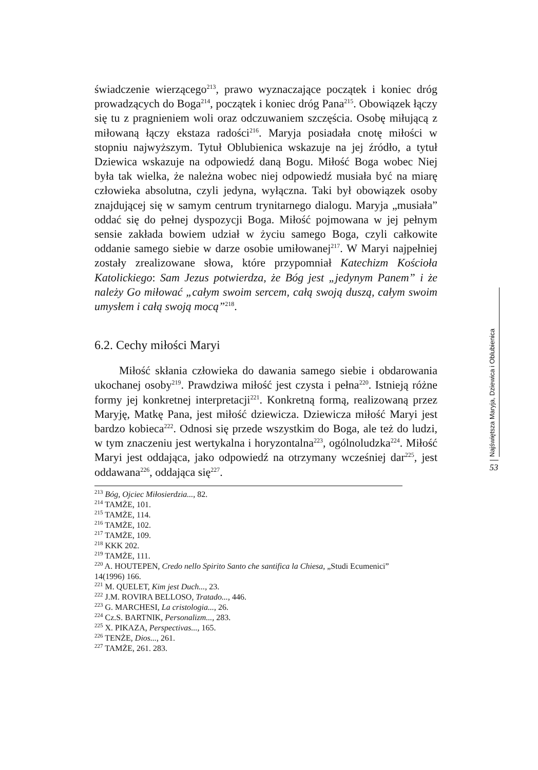świadczenie wierzącego<sup>213</sup>, prawo wyznaczające początek i koniec dróg prowadzących do Boga<sup>214</sup>, początek i koniec dróg Pana<sup>215</sup>. Obowiązek łączy się tu z pragnieniem woli oraz odczuwaniem szczęścia. Osobę miłującą z miłowaną łączy ekstaza radości<sup>216</sup>. Maryja posiadała cnotę miłości w stopniu najwyższym. Tytuł Oblubienica wskazuje na jej źródło, a tytuł Dziewica wskazuje na odpowiedź daną Bogu. Miłość Boga wobec Niej była tak wielka, że należna wobec niej odpowiedź musiała być na miarę człowieka absolutna, czyli jedyna, wyłączna. Taki był obowiązek osoby znajdującej się w samym centrum trynitarnego dialogu. Maryja „musiała” oddać się do pełnej dyspozycji Boga. Miłość pojmowana w jej pełnym sensie zakłada bowiem udział w życiu samego Boga, czyli całkowite oddanie samego siebie w darze osobie umiłowanej<sup>217</sup>. W Maryi najpełniej zostały zrealizowane słowa, które przypomniał Katechizm Kościoła Katolickiego: Sam Jezus potwierdza, że Bóg jest „jedynym Panem” i że należy Go miłować „całym swoim sercem, całą swoją duszą, całym swoim umysłem i całą swoją mocą”<sup>218</sup>.
6.2. Cechy miłości Maryi
Miłość skłania człowieka do dawania samego siebie i obdarowania ukochanej osoby<sup>219</sup>. Prawdziwa miłość jest czysta i pełna<sup>220</sup>. Istnieją różne formy jej konkretnej interpretacji<sup>221</sup>. Konkretną formą, realizowaną przez Maryję, Matkę Pana, jest miłość dziewicza. Dziewicza miłość Maryi jest bardzo kobieca<sup>222</sup>. Odnosi się przede wszystkim do Boga, ale też do ludzi, w tym znaczeniu jest wertykalna i horyzontalna<sup>223</sup>, ogólnoludzka<sup>224</sup>. Miłość Maryi jest oddająca, jako odpowiedź na otrzymany wcześniej dar<sup>225</sup>, jest oddawana<sup>226</sup>, oddająca się<sup>227</sup>.
<sup>213</sup> Bóg, Ojciec Miłosierdzia..., 82.
<sup>214</sup> TAMŻE, 101.
<sup>215</sup> TAMŻE, 114.
<sup>216</sup> TAMŻE, 102.
<sup>217</sup> TAMŻE, 109.
<sup>218</sup> KKK 202.
<sup>219</sup> TAMŻE, 111.
<sup>220</sup> A. HOUTEPEN, Credo nello Spirito Santo che santifica la Chiesa, „Studi Ecumenici” 14(1996) 166.
<sup>221</sup> M. QUELET, Kim jest Duch..., 23.
<sup>222</sup> J.M. ROVIRA BELLOSO, Tratado..., 446.
<sup>223</sup> G. MARCHESI, La cristologia..., 26.
<sup>224</sup> Cz.S. BARTNIK, Personalizm..., 283.
<sup>225</sup> X. PIKAZA, Perspectivas..., 165.
<sup>226</sup> TENŻE, Dios..., 261.
<sup>227</sup> TAMŻE, 261. 283.
Najświętsza Maryja, Dziewica i Oblubienica
53